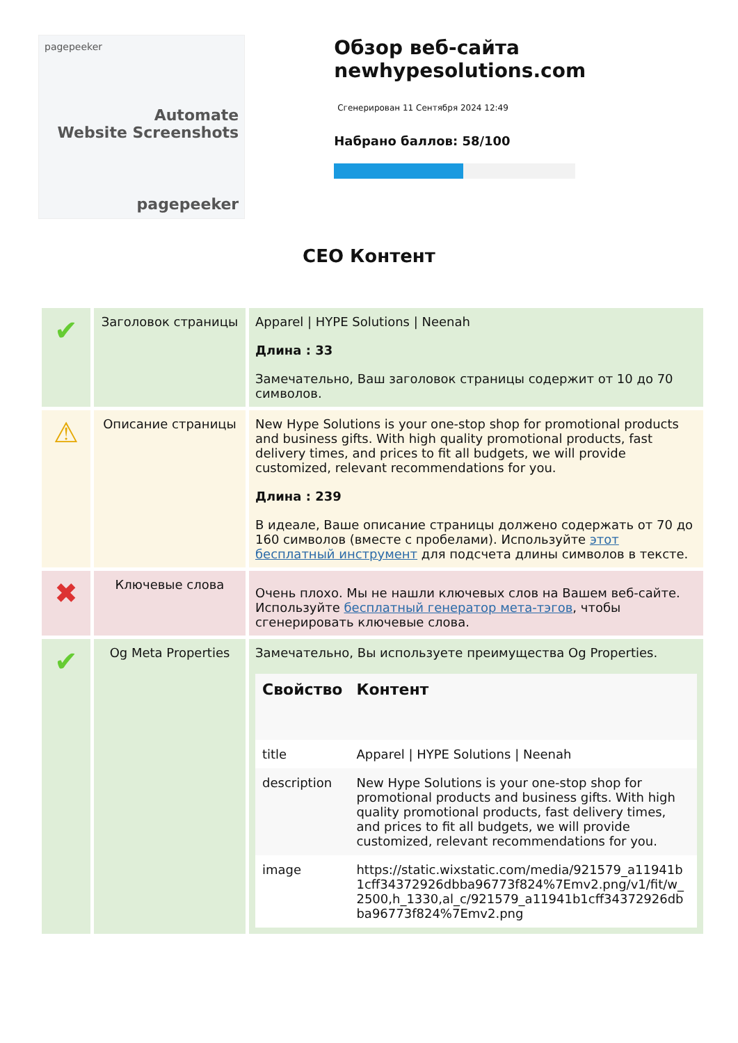pagepeeker
Automate
Website Screenshots
pagepeeker
Обзор веб-сайта newhypesolutions.com
Сгенерирован 11 Сентября 2024 12:49
Набрано баллов: 58/100
CEO Контент
| ✔ | Заголовок страницы | Apparel / HYPE Solutions / Neenah Длина : 33 Замечательно, Ваш заголовок страницы содержит от 10 до 70 символов. |
| ⚠ | Описание страницы | New Hype Solutions is your one-stop shop for promotional products and business gifts. With high quality promotional products, fast delivery times, and prices to fit all budgets, we will provide customized, relevant recommendations for you. Длина : 239 В идеале, Ваше описание страницы должено содержать от 70 до 160 символов (вместе с пробелами). Используйте этот бесплатный инструмент для подсчета длины символов в тексте. |
| ✖ | Ключевые слова | Очень плохо. Мы не нашли ключевых слов на Вашем веб-сайте. Используйте бесплатный генератор мета-тэгов , чтобы сгенерировать ключевые слова. |
| ✔ | Og Meta Properties | Замечательно, Вы используете преимущества Og Properties. / Свойство / Контент / / --- / --- / / title / Apparel / HYPE Solutions / Neenah / / description / New Hype Solutions is your one-stop shop for promotional products and business gifts. With high quality promotional products, fast delivery times, and prices to fit all budgets, we will provide customized, relevant recommendations for you. / / image / https://static.wixstatic.com/media/921579_a11941b1cff34372926dbba96773f824%7Emv2.png/v1/fit/w_2500,h_1330,al_c/921579_a11941b1cff34372926dbba96773f824%7Emv2.png / |